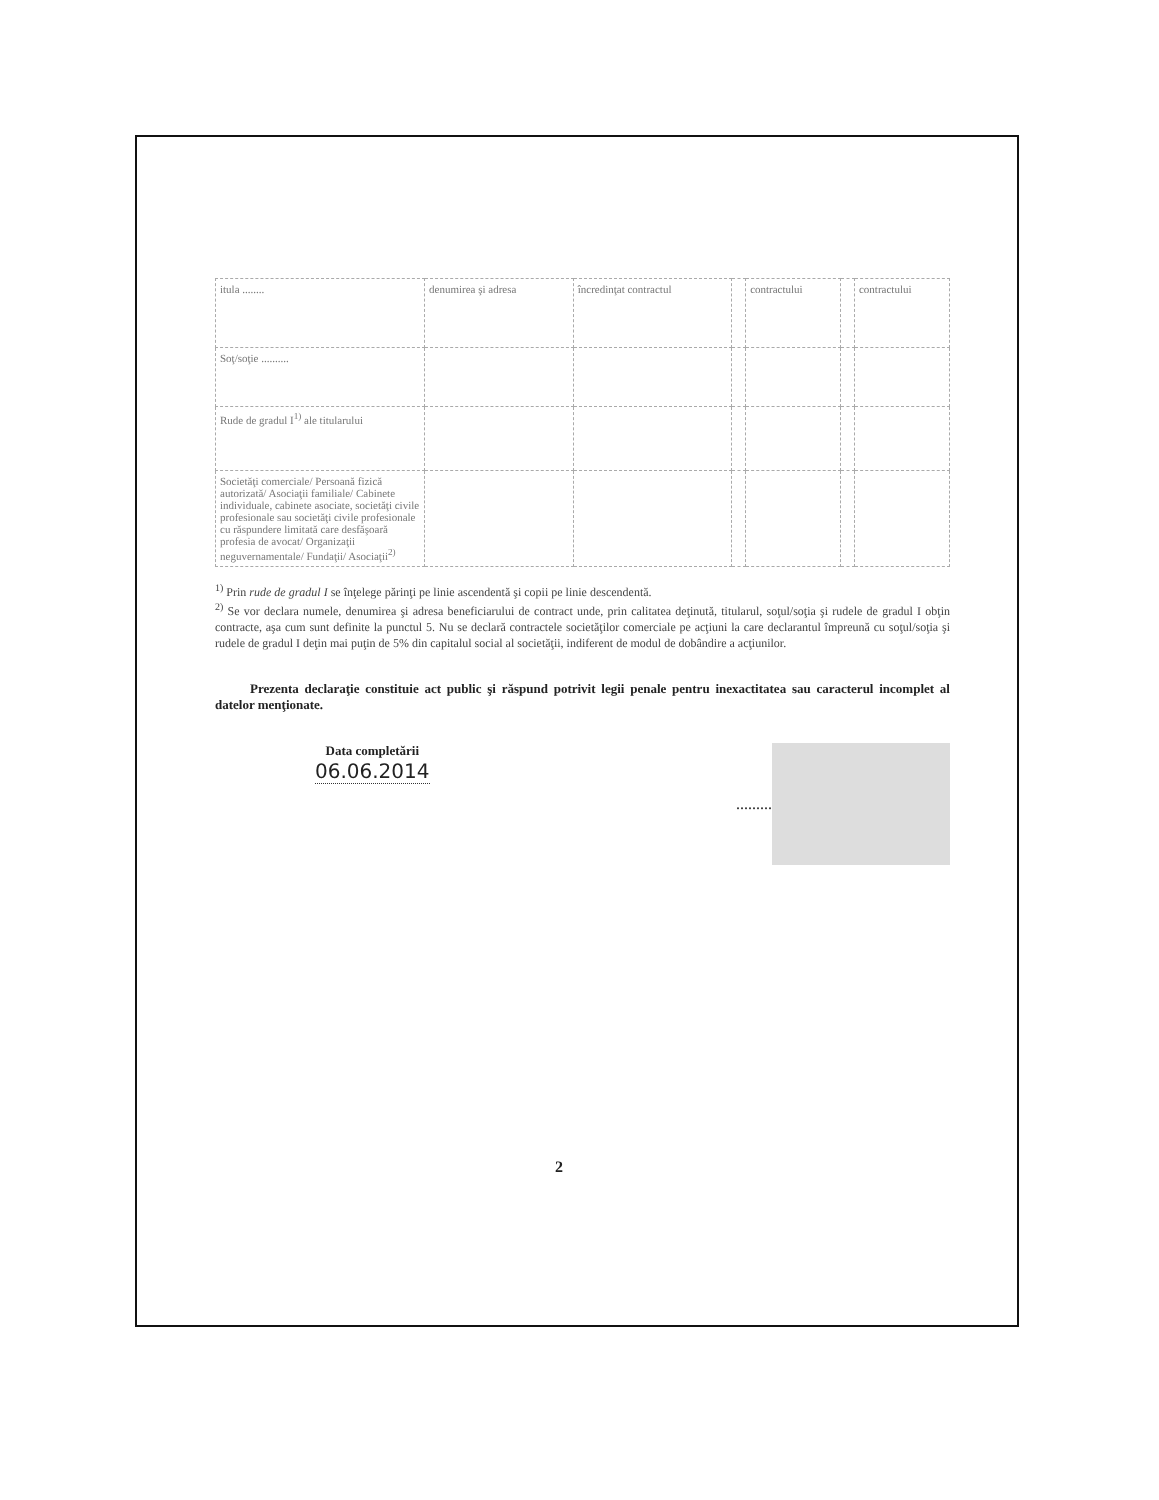| itula ........ | denumirea şi adresa | încredinţat contractul | | contractului | | contractului |
| Soţ/soţie .......... | | | | | | |
| Rude de gradul I<sup>1)</sup> ale titularului | | | | | | |
| Societăţi comerciale/ Persoană fizică autorizată/ Asociaţii familiale/ Cabinete individuale, cabinete asociate, societăţi civile profesionale sau societăţi civile profesionale cu răspundere limitată care desfăşoară profesia de avocat/ Organizaţii neguvernamentale/ Fundaţii/ Asociaţii<sup>2)</sup> | | | | | | |
<sup>1)</sup> Prin rude de gradul I se înţelege părinţi pe linie ascendentă şi copii pe linie descendentă.
<sup>2)</sup> Se vor declara numele, denumirea şi adresa beneficiarului de contract unde, prin calitatea deţinută, titularul, soţul/soţia şi rudele de gradul I obţin contracte, aşa cum sunt definite la punctul 5. Nu se declară contractele societăţilor comerciale pe acţiuni la care declarantul împreună cu soţul/soţia şi rudele de gradul I deţin mai puţin de 5% din capitalul social al societăţii, indiferent de modul de dobândire a acţiunilor.
Prezenta declaraţie constituie act public şi răspund potrivit legii penale pentru inexactitatea sau caracterul incomplet al datelor menţionate.
Data completării
06.06.2014
.........
2